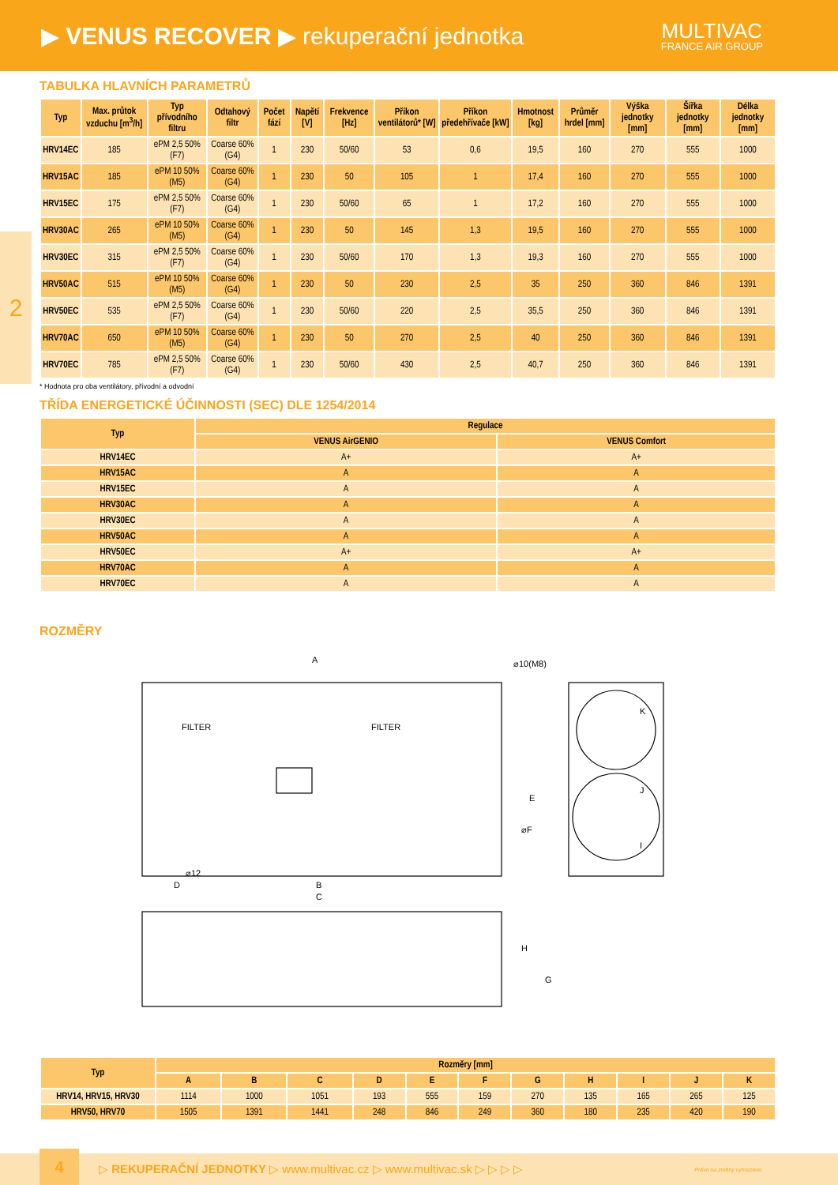▶ VENUS RECOVER ▶ rekuperační jednotka
MULTIVAC
FRANCE AIR GROUP
2
TABULKA HLAVNÍCH PARAMETRŮ
| Typ | Max. průtok vzduchu [m<sup>3</sup>/h] | Typ přívodního filtru | Odtahový filtr | Počet fází | Napětí [V] | Frekvence [Hz] | Příkon ventilátorů* [W] | Příkon předehřívače [kW] | Hmotnost [kg] | Průměr hrdel [mm] | Výška jednotky [mm] | Šířka jednotky [mm] | Délka jednotky [mm] |
| --- | --- | --- | --- | --- | --- | --- | --- | --- | --- | --- | --- | --- | --- |
| HRV14EC | 185 | ePM 2,5 50% (F7) | Coarse 60% (G4) | 1 | 230 | 50/60 | 53 | 0,6 | 19,5 | 160 | 270 | 555 | 1000 |
| HRV15AC | 185 | ePM 10 50% (M5) | Coarse 60% (G4) | 1 | 230 | 50 | 105 | 1 | 17,4 | 160 | 270 | 555 | 1000 |
| HRV15EC | 175 | ePM 2,5 50% (F7) | Coarse 60% (G4) | 1 | 230 | 50/60 | 65 | 1 | 17,2 | 160 | 270 | 555 | 1000 |
| HRV30AC | 265 | ePM 10 50% (M5) | Coarse 60% (G4) | 1 | 230 | 50 | 145 | 1,3 | 19,5 | 160 | 270 | 555 | 1000 |
| HRV30EC | 315 | ePM 2,5 50% (F7) | Coarse 60% (G4) | 1 | 230 | 50/60 | 170 | 1,3 | 19,3 | 160 | 270 | 555 | 1000 |
| HRV50AC | 515 | ePM 10 50% (M5) | Coarse 60% (G4) | 1 | 230 | 50 | 230 | 2,5 | 35 | 250 | 360 | 846 | 1391 |
| HRV50EC | 535 | ePM 2,5 50% (F7) | Coarse 60% (G4) | 1 | 230 | 50/60 | 220 | 2,5 | 35,5 | 250 | 360 | 846 | 1391 |
| HRV70AC | 650 | ePM 10 50% (M5) | Coarse 60% (G4) | 1 | 230 | 50 | 270 | 2,5 | 40 | 250 | 360 | 846 | 1391 |
| HRV70EC | 785 | ePM 2,5 50% (F7) | Coarse 60% (G4) | 1 | 230 | 50/60 | 430 | 2,5 | 40,7 | 250 | 360 | 846 | 1391 |
* Hodnota pro oba ventilátory, přívodní a odvodní
TŘÍDA ENERGETICKÉ ÚČINNOSTI (SEC) DLE 1254/2014
| Typ | Regulace | |
| --- | --- | --- |
| | VENUS AirGENIO | VENUS Comfort |
| HRV14EC | A+ | A+ |
| HRV15AC | A | A |
| HRV15EC | A | A |
| HRV30AC | A | A |
| HRV30EC | A | A |
| HRV50AC | A | A |
| HRV50EC | A+ | A+ |
| HRV70AC | A | A |
| HRV70EC | A | A |
ROZMĚRY
A
⌀10(M8)
C
B
D
⌀12
K
J
I
E
⌀F
G
H
FILTER
FILTER
| Typ | Rozměry [mm] | | | | | | | | | | |
| --- | --- | --- | --- | --- | --- | --- | --- | --- | --- | --- | --- |
| | A | B | C | D | E | F | G | H | I | J | K |
| HRV14, HRV15, HRV30 | 1114 | 1000 | 1051 | 193 | 555 | 159 | 270 | 135 | 165 | 265 | 125 |
| HRV50, HRV70 | 1505 | 1391 | 1441 | 248 | 846 | 249 | 360 | 180 | 235 | 420 | 190 |
4
▷ REKUPERAČNÍ JEDNOTKY ▷ www.multivac.cz ▷ www.multivac.sk ▷ ▷ ▷ ▷ Právo na změny vyhrazeno.